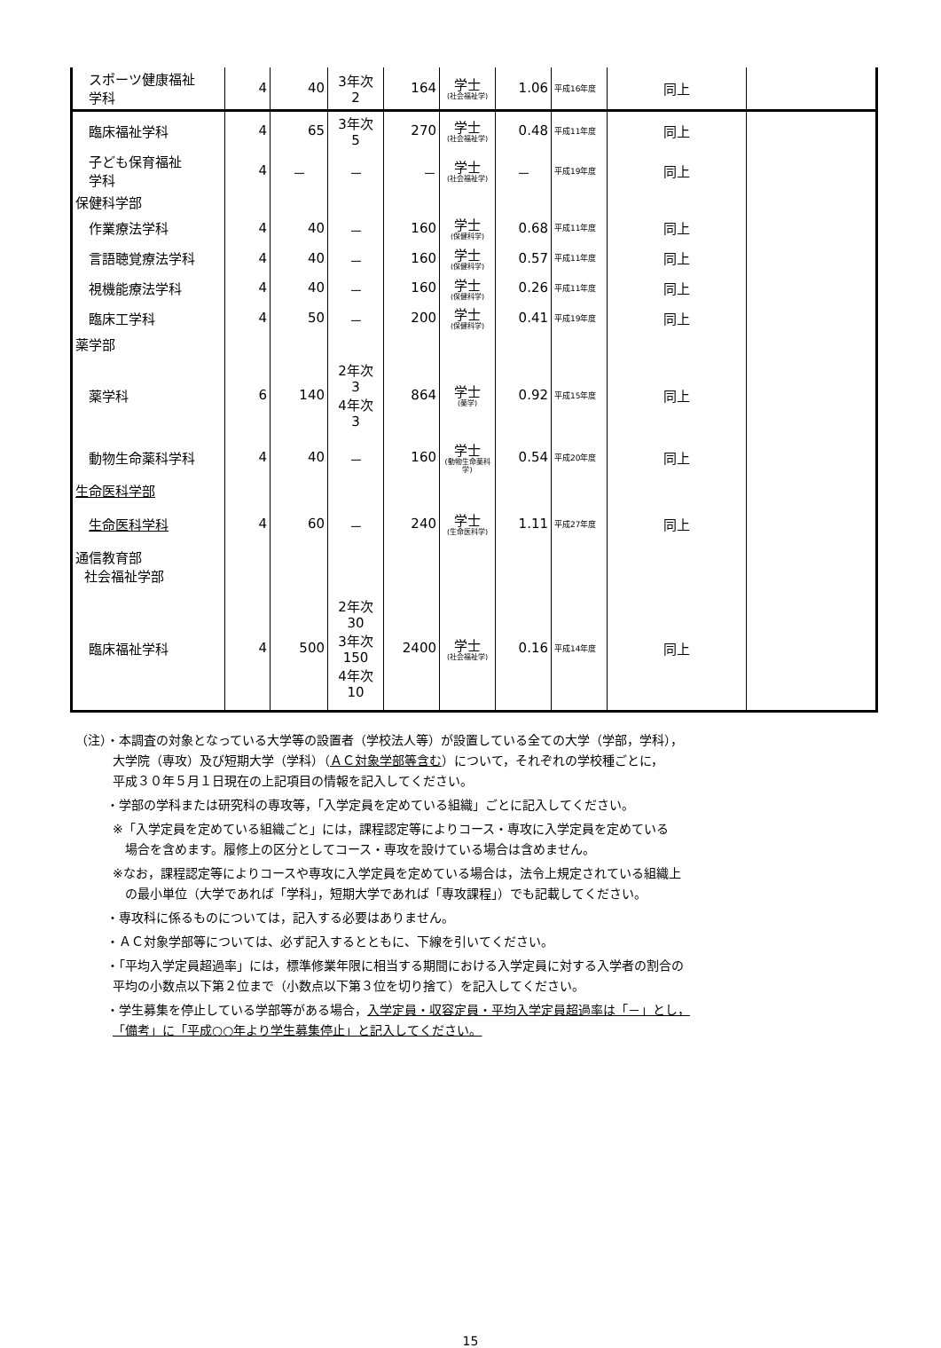| スポーツ健康福祉 学科 | 4 | 40 | 3年次 2 | 164 | 学士 (社会福祉学) | 1.06 | 平成16年度 | 同上 | |
| 臨床福祉学科 | 4 | 65 | 3年次 5 | 270 | 学士 (社会福祉学) | 0.48 | 平成11年度 | 同上 | |
| 子ども保育福祉 学科 | 4 | － | － | － | 学士 (社会福祉学) | － | 平成19年度 | 同上 | |
| 保健科学部 | | | | | | | | | |
| 作業療法学科 | 4 | 40 | － | 160 | 学士 (保健科学) | 0.68 | 平成11年度 | 同上 | |
| 言語聴覚療法学科 | 4 | 40 | － | 160 | 学士 (保健科学) | 0.57 | 平成11年度 | 同上 | |
| 視機能療法学科 | 4 | 40 | － | 160 | 学士 (保健科学) | 0.26 | 平成11年度 | 同上 | |
| 臨床工学科 | 4 | 50 | － | 200 | 学士 (保健科学) | 0.41 | 平成19年度 | 同上 | |
| 薬学部 | | | | | | | | | |
| 薬学科 | 6 | 140 | 2年次 3 4年次 3 | 864 | 学士 (薬学) | 0.92 | 平成15年度 | 同上 | |
| 動物生命薬科学科 | 4 | 40 | － | 160 | 学士 (動物生命薬科学) | 0.54 | 平成20年度 | 同上 | |
| 生命医科学部 | | | | | | | | | |
| 生命医科学科 | 4 | 60 | － | 240 | 学士 (生命医科学) | 1.11 | 平成27年度 | 同上 | |
| 通信教育部 社会福祉学部 | | | | | | | | | |
| 臨床福祉学科 | 4 | 500 | 2年次 30 3年次 150 4年次 10 | 2400 | 学士 (社会福祉学) | 0.16 | 平成14年度 | 同上 | |
（注）・本調査の対象となっている大学等の設置者（学校法人等）が設置している全ての大学（学部，学科），
   大学院（専攻）及び短期大学（学科）（ＡＣ対象学部等含む）について，それぞれの学校種ごとに，
   平成３０年５月１日現在の上記項目の情報を記入してください。
   ・学部の学科または研究科の専攻等，「入学定員を定めている組織」ごとに記入してください。
   ※「入学定員を定めている組織ごと」には，課程認定等によりコース・専攻に入学定員を定めている
    場合を含めます。履修上の区分としてコース・専攻を設けている場合は含めません。
   ※なお，課程認定等によりコースや専攻に入学定員を定めている場合は，法令上規定されている組織上
    の最小単位（大学であれば「学科」，短期大学であれば「専攻課程」）でも記載してください。
   ・専攻科に係るものについては，記入する必要はありません。
   ・ＡＣ対象学部等については、必ず記入するとともに、下線を引いてください。
   ・「平均入学定員超過率」には，標準修業年限に相当する期間における入学定員に対する入学者の割合の
   平均の小数点以下第２位まで（小数点以下第３位を切り捨て）を記入してください。
   ・学生募集を停止している学部等がある場合，入学定員・収容定員・平均入学定員超過率は「－」とし，
   「備考」に「平成○○年より学生募集停止」と記入してください。
15